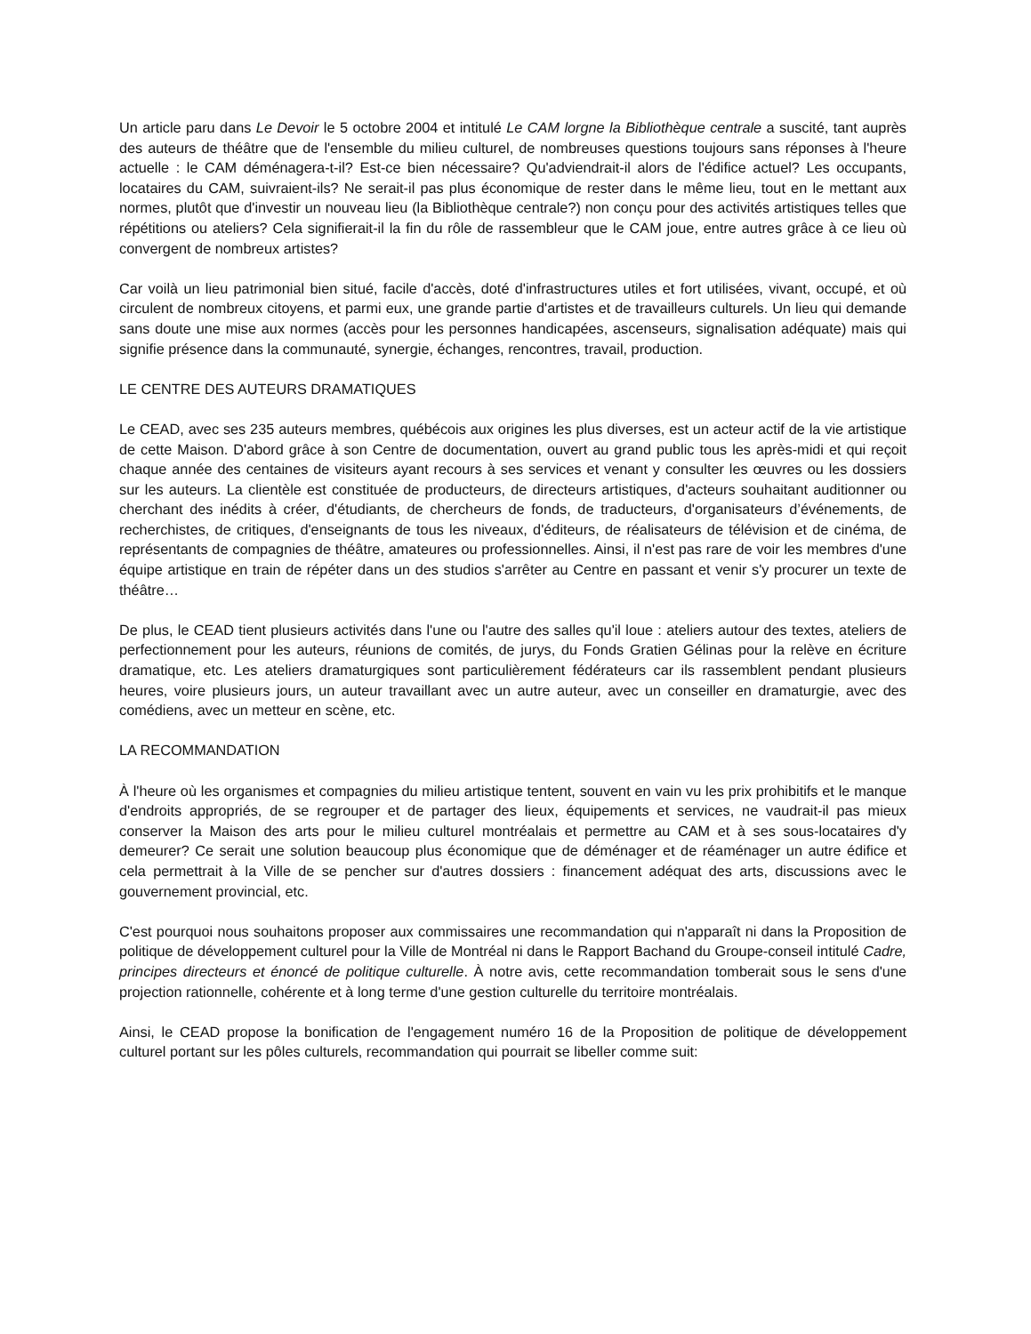Un article paru dans Le Devoir le 5 octobre 2004 et intitulé Le CAM lorgne la Bibliothèque centrale a suscité, tant auprès des auteurs de théâtre que de l'ensemble du milieu culturel, de nombreuses questions toujours sans réponses à l'heure actuelle : le CAM déménagera-t-il? Est-ce bien nécessaire? Qu'adviendrait-il alors de l'édifice actuel? Les occupants, locataires du CAM, suivraient-ils? Ne serait-il pas plus économique de rester dans le même lieu, tout en le mettant aux normes, plutôt que d'investir un nouveau lieu (la Bibliothèque centrale?) non conçu pour des activités artistiques telles que répétitions ou ateliers? Cela signifierait-il la fin du rôle de rassembleur que le CAM joue, entre autres grâce à ce lieu où convergent de nombreux artistes?
Car voilà un lieu patrimonial bien situé, facile d'accès, doté d'infrastructures utiles et fort utilisées, vivant, occupé, et où circulent de nombreux citoyens, et parmi eux, une grande partie d'artistes et de travailleurs culturels. Un lieu qui demande sans doute une mise aux normes (accès pour les personnes handicapées, ascenseurs, signalisation adéquate) mais qui signifie présence dans la communauté, synergie, échanges, rencontres, travail, production.
LE CENTRE DES AUTEURS DRAMATIQUES
Le CEAD, avec ses 235 auteurs membres, québécois aux origines les plus diverses, est un acteur actif de la vie artistique de cette Maison. D'abord grâce à son Centre de documentation, ouvert au grand public tous les après-midi et qui reçoit chaque année des centaines de visiteurs ayant recours à ses services et venant y consulter les œuvres ou les dossiers sur les auteurs. La clientèle est constituée de producteurs, de directeurs artistiques, d'acteurs souhaitant auditionner ou cherchant des inédits à créer, d'étudiants, de chercheurs de fonds, de traducteurs, d'organisateurs d’événements, de recherchistes, de critiques, d'enseignants de tous les niveaux, d'éditeurs, de réalisateurs de télévision et de cinéma, de représentants de compagnies de théâtre, amateures ou professionnelles. Ainsi, il n'est pas rare de voir les membres d'une équipe artistique en train de répéter dans un des studios s'arrêter au Centre en passant et venir s'y procurer un texte de théâtre…
De plus, le CEAD tient plusieurs activités dans l'une ou l'autre des salles qu'il loue : ateliers autour des textes, ateliers de perfectionnement pour les auteurs, réunions de comités, de jurys, du Fonds Gratien Gélinas pour la relève en écriture dramatique, etc. Les ateliers dramaturgiques sont particulièrement fédérateurs car ils rassemblent pendant plusieurs heures, voire plusieurs jours, un auteur travaillant avec un autre auteur, avec un conseiller en dramaturgie, avec des comédiens, avec un metteur en scène, etc.
LA RECOMMANDATION
À l'heure où les organismes et compagnies du milieu artistique tentent, souvent en vain vu les prix prohibitifs et le manque d'endroits appropriés, de se regrouper et de partager des lieux, équipements et services, ne vaudrait-il pas mieux conserver la Maison des arts pour le milieu culturel montréalais et permettre au CAM et à ses sous-locataires d'y demeurer? Ce serait une solution beaucoup plus économique que de déménager et de réaménager un autre édifice et cela permettrait à la Ville de se pencher sur d'autres dossiers : financement adéquat des arts, discussions avec le gouvernement provincial, etc.
C'est pourquoi nous souhaitons proposer aux commissaires une recommandation qui n'apparaît ni dans la Proposition de politique de développement culturel pour la Ville de Montréal ni dans le Rapport Bachand du Groupe-conseil intitulé Cadre, principes directeurs et énoncé de politique culturelle. À notre avis, cette recommandation tomberait sous le sens d'une projection rationnelle, cohérente et à long terme d'une gestion culturelle du territoire montréalais.
Ainsi, le CEAD propose la bonification de l'engagement numéro 16 de la Proposition de politique de développement culturel portant sur les pôles culturels, recommandation qui pourrait se libeller comme suit: